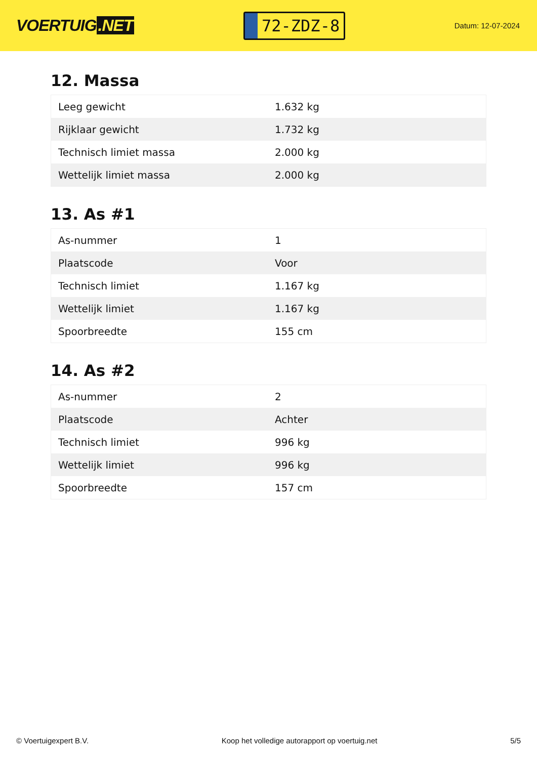VOERTUIG.NET
72-ZDZ-8
Datum: 12-07-2024
12. Massa
| Leeg gewicht | 1.632 kg |
| Rijklaar gewicht | 1.732 kg |
| Technisch limiet massa | 2.000 kg |
| Wettelijk limiet massa | 2.000 kg |
13. As #1
| As-nummer | 1 |
| Plaatscode | Voor |
| Technisch limiet | 1.167 kg |
| Wettelijk limiet | 1.167 kg |
| Spoorbreedte | 155 cm |
14. As #2
| As-nummer | 2 |
| Plaatscode | Achter |
| Technisch limiet | 996 kg |
| Wettelijk limiet | 996 kg |
| Spoorbreedte | 157 cm |
© Voertuigexpert B.V. Koop het volledige autorapport op voertuig.net 5/5